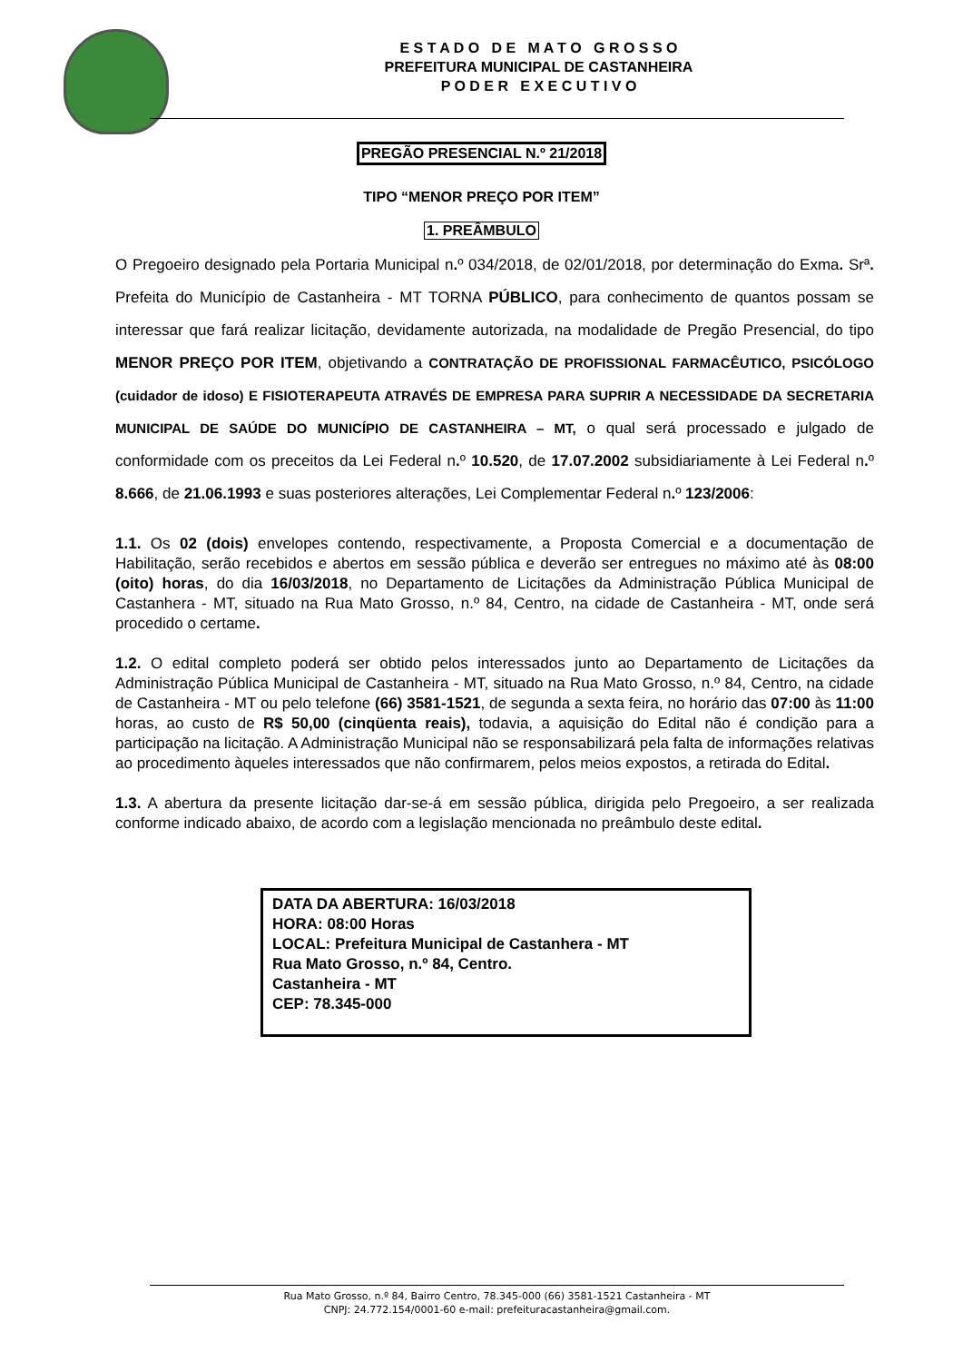E S T A D O D E M A T O G R O S S O
PREFEITURA MUNICIPAL DE CASTANHEIRA
P O D E R E X E C U T I V O
PREGÃO PRESENCIAL N.º 21/2018
TIPO “MENOR PREÇO POR ITEM”
1. PREÂMBULO
O Pregoeiro designado pela Portaria Municipal n. º 034/2018, de 02/01/2018, por determinação do Exma. Srª. Prefeita do Município de Castanheira - MT TORNA PÚBLICO, para conhecimento de quantos possam se interessar que fará realizar licitação, devidamente autorizada, na modalidade de Pregão Presencial, do tipo MENOR PREÇO POR ITEM, objetivando a CONTRATAÇÃO DE PROFISSIONAL FARMACÊUTICO, PSICÓLOGO (cuidador de idoso) E FISIOTERAPEUTA ATRAVÉS DE EMPRESA PARA SUPRIR A NECESSIDADE DA SECRETARIA MUNICIPAL DE SAÚDE DO MUNICÍPIO DE CASTANHEIRA – MT, o qual será processado e julgado de conformidade com os preceitos da Lei Federal n. º 10.520, de 17.07.2002 subsidiariamente à Lei Federal n. º 8.666, de 21.06.1993 e suas posteriores alterações, Lei Complementar Federal n. º 123/2006:
1.1. Os 02 (dois) envelopes contendo, respectivamente, a Proposta Comercial e a documentação de Habilitação, serão recebidos e abertos em sessão pública e deverão ser entregues no máximo até às 08:00 (oito) horas, do dia 16/03/2018, no Departamento de Licitações da Administração Pública Municipal de Castanhera - MT, situado na Rua Mato Grosso, n.º 84, Centro, na cidade de Castanheira - MT, onde será procedido o certame.
1.2. O edital completo poderá ser obtido pelos interessados junto ao Departamento de Licitações da Administração Pública Municipal de Castanheira - MT, situado na Rua Mato Grosso, n.º 84, Centro, na cidade de Castanheira - MT ou pelo telefone (66) 3581-1521, de segunda a sexta feira, no horário das 07:00 às 11:00 horas, ao custo de R$ 50,00 (cinqüenta reais), todavia, a aquisição do Edital não é condição para a participação na licitação. A Administração Municipal não se responsabilizará pela falta de informações relativas ao procedimento àqueles interessados que não confirmarem, pelos meios expostos, a retirada do Edital.
1.3. A abertura da presente licitação dar-se-á em sessão pública, dirigida pelo Pregoeiro, a ser realizada conforme indicado abaixo, de acordo com a legislação mencionada no preâmbulo deste edital.
DATA DA ABERTURA: 16/03/2018
HORA: 08:00 Horas
LOCAL: Prefeitura Municipal de Castanhera - MT
Rua Mato Grosso, n.º 84, Centro.
Castanheira - MT
CEP: 78.345-000
Rua Mato Grosso, n.º 84, Bairro Centro, 78.345-000 (66) 3581-1521 Castanheira - MT
CNPJ: 24.772.154/0001-60 e-mail: prefeituracastanheira@gmail.com.